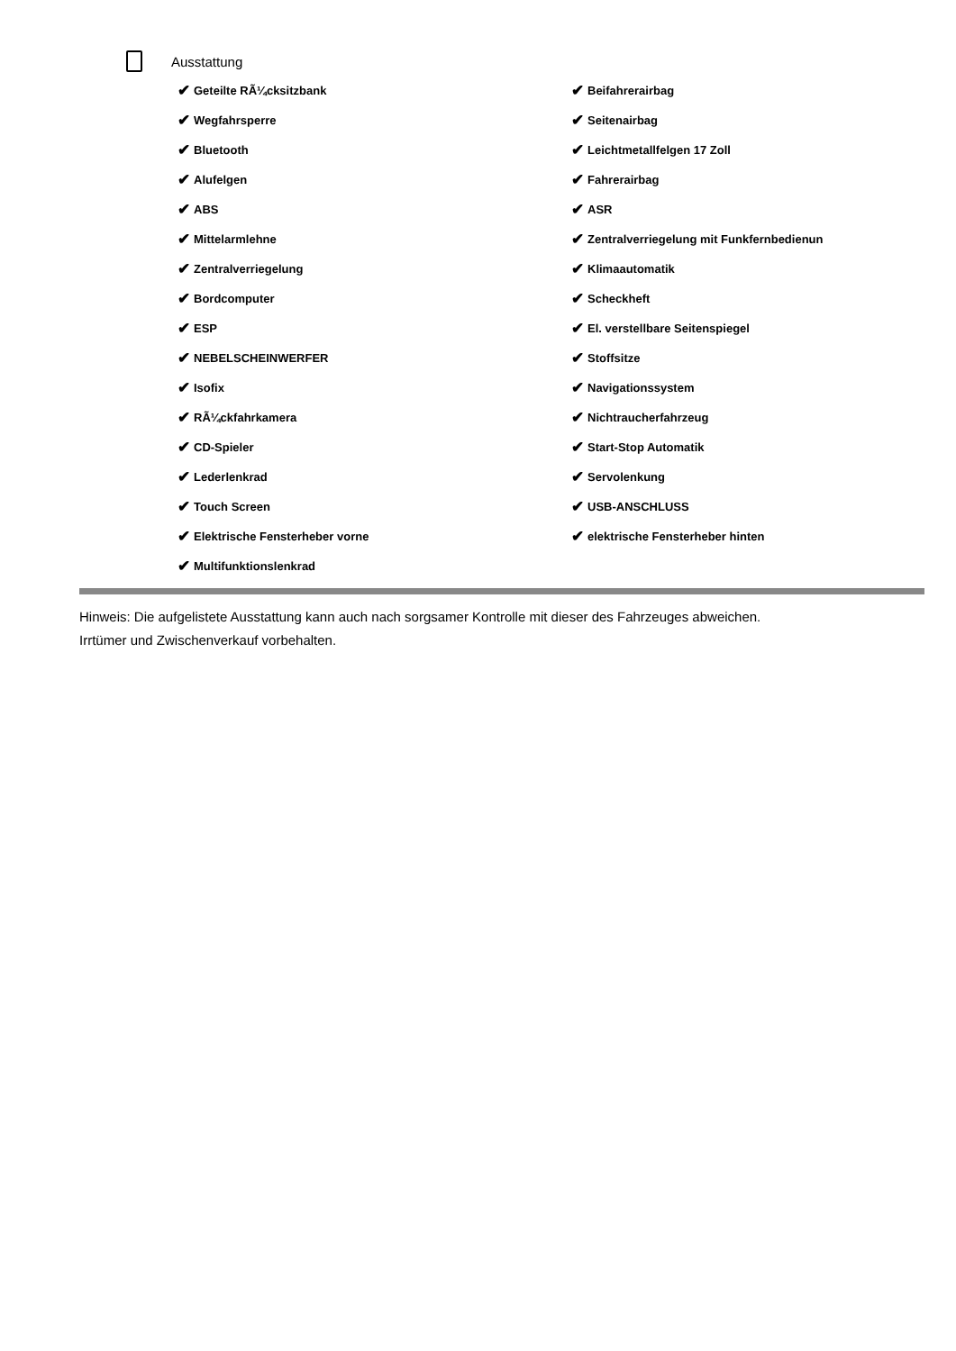Ausstattung
✔ Geteilte RÃ¼cksitzbank
✔ Beifahrerairbag
✔ Wegfahrsperre
✔ Seitenairbag
✔ Bluetooth
✔ Leichtmetallfelgen 17 Zoll
✔ Alufelgen
✔ Fahrerairbag
✔ ABS
✔ ASR
✔ Mittelarmlehne
✔ Zentralverriegelung mit Funkfernbedienun
✔ Zentralverriegelung
✔ Klimaautomatik
✔ Bordcomputer
✔ Scheckheft
✔ ESP
✔ El. verstellbare Seitenspiegel
✔ NEBELSCHEINWERFER
✔ Stoffsitze
✔ Isofix
✔ Navigationssystem
✔ RÃ¼ckfahrkamera
✔ Nichtraucherfahrzeug
✔ CD-Spieler
✔ Start-Stop Automatik
✔ Lederlenkrad
✔ Servolenkung
✔ Touch Screen
✔ USB-ANSCHLUSS
✔ Elektrische Fensterheber vorne
✔ elektrische Fensterheber hinten
✔ Multifunktionslenkrad
Hinweis: Die aufgelistete Ausstattung kann auch nach sorgsamer Kontrolle mit dieser des Fahrzeuges abweichen. Irrtümer und Zwischenverkauf vorbehalten.